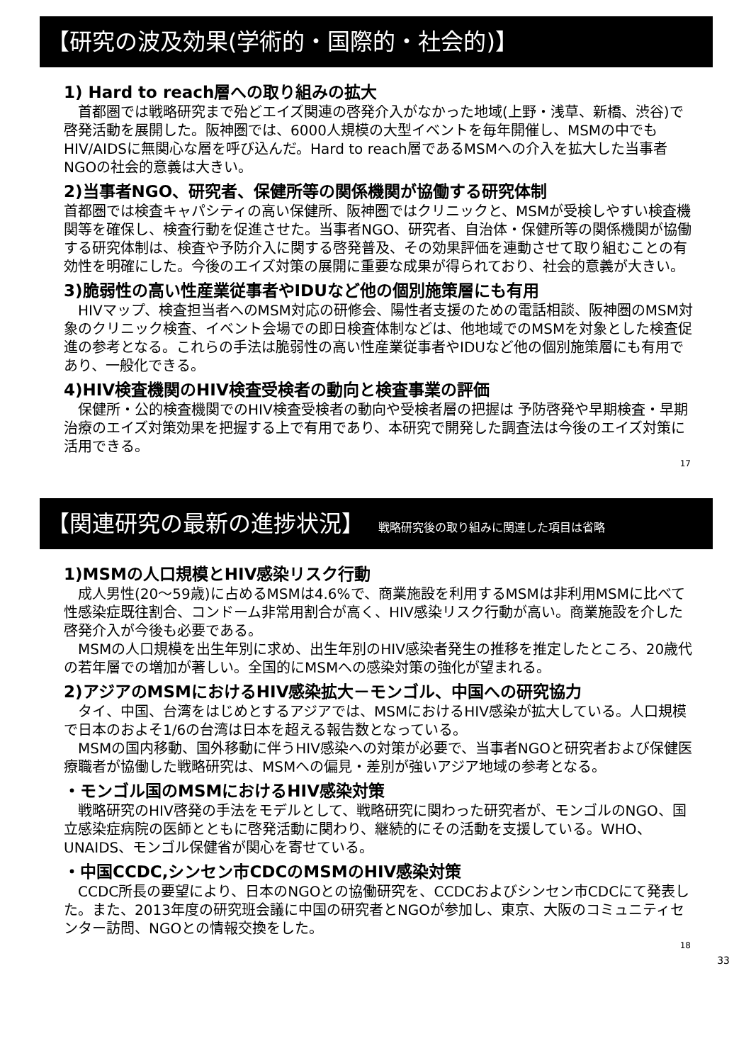【研究の波及効果(学術的・国際的・社会的)】
1) Hard to reach層への取り組みの拡大
　首都圏では戦略研究まで殆どエイズ関連の啓発介入がなかった地域(上野・浅草、新橋、渋谷)で啓発活動を展開した。阪神圏では、6000人規模の大型イベントを毎年開催し、MSMの中でもHIV/AIDSに無関心な層を呼び込んだ。Hard to reach層であるMSMへの介入を拡大した当事者NGOの社会的意義は大きい。
2)当事者NGO、研究者、保健所等の関係機関が協働する研究体制
首都圏では検査キャパシティの高い保健所、阪神圏ではクリニックと、MSMが受検しやすい検査機関等を確保し、検査行動を促進させた。当事者NGO、研究者、自治体・保健所等の関係機関が協働する研究体制は、検査や予防介入に関する啓発普及、その効果評価を連動させて取り組むことの有効性を明確にした。今後のエイズ対策の展開に重要な成果が得られており、社会的意義が大きい。
3)脆弱性の高い性産業従事者やIDUなど他の個別施策層にも有用
　HIVマップ、検査担当者へのMSM対応の研修会、陽性者支援のための電話相談、阪神圏のMSM対象のクリニック検査、イベント会場での即日検査体制などは、他地域でのMSMを対象とした検査促進の参考となる。これらの手法は脆弱性の高い性産業従事者やIDUなど他の個別施策層にも有用であり、一般化できる。
4)HIV検査機関のHIV検査受検者の動向と検査事業の評価
　保健所・公的検査機関でのHIV検査受検者の動向や受検者層の把握は 予防啓発や早期検査・早期治療のエイズ対策効果を把握する上で有用であり、本研究で開発した調査法は今後のエイズ対策に活用できる。
17
【関連研究の最新の進捗状況】 戦略研究後の取り組みに関連した項目は省略
1)MSMの人口規模とHIV感染リスク行動
　成人男性(20～59歳)に占めるMSMは4.6%で、商業施設を利用するMSMは非利用MSMに比べて性感染症既往割合、コンドーム非常用割合が高く、HIV感染リスク行動が高い。商業施設を介した啓発介入が今後も必要である。
　MSMの人口規模を出生年別に求め、出生年別のHIV感染者発生の推移を推定したところ、20歳代の若年層での増加が著しい。全国的にMSMへの感染対策の強化が望まれる。
2)アジアのMSMにおけるHIV感染拡大－モンゴル、中国への研究協力
　タイ、中国、台湾をはじめとするアジアでは、MSMにおけるHIV感染が拡大している。人口規模で日本のおよそ1/6の台湾は日本を超える報告数となっている。
　MSMの国内移動、国外移動に伴うHIV感染への対策が必要で、当事者NGOと研究者および保健医療職者が協働した戦略研究は、MSMへの偏見・差別が強いアジア地域の参考となる。
・モンゴル国のMSMにおけるHIV感染対策
　戦略研究のHIV啓発の手法をモデルとして、戦略研究に関わった研究者が、モンゴルのNGO、国立感染症病院の医師とともに啓発活動に関わり、継続的にその活動を支援している。WHO、UNAIDS、モンゴル保健省が関心を寄せている。
・中国CCDC,シンセン市CDCのMSMのHIV感染対策
　CCDC所長の要望により、日本のNGOとの協働研究を、CCDCおよびシンセン市CDCにて発表した。また、2013年度の研究班会議に中国の研究者とNGOが参加し、東京、大阪のコミュニティセンター訪問、NGOとの情報交換をした。
18
33